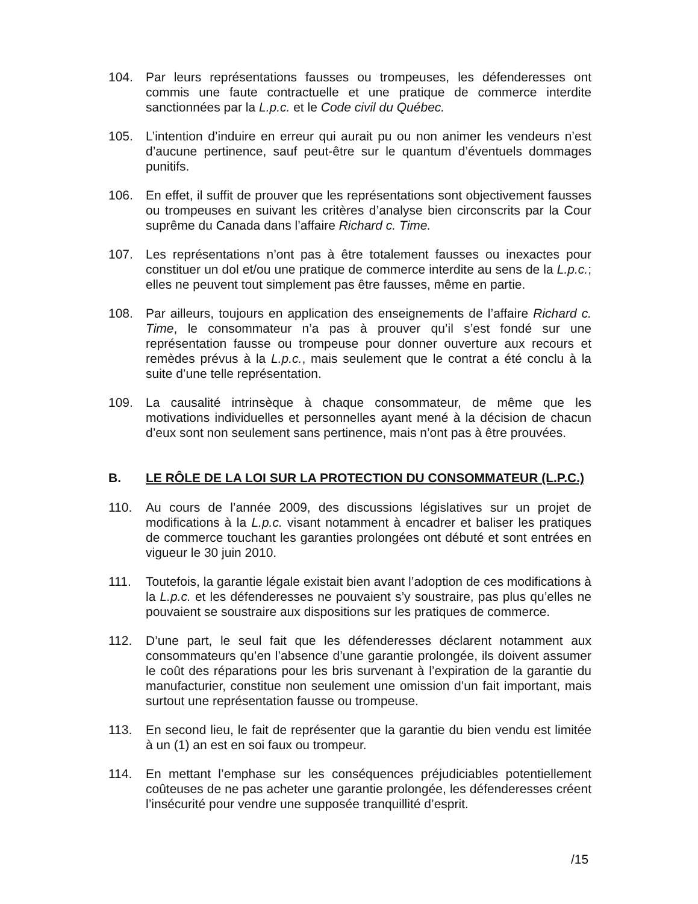104. Par leurs représentations fausses ou trompeuses, les défenderesses ont commis une faute contractuelle et une pratique de commerce interdite sanctionnées par la L.p.c. et le Code civil du Québec.
105. L’intention d’induire en erreur qui aurait pu ou non animer les vendeurs n’est d’aucune pertinence, sauf peut-être sur le quantum d’éventuels dommages punitifs.
106. En effet, il suffit de prouver que les représentations sont objectivement fausses ou trompeuses en suivant les critères d’analyse bien circonscrits par la Cour suprême du Canada dans l’affaire Richard c. Time.
107. Les représentations n’ont pas à être totalement fausses ou inexactes pour constituer un dol et/ou une pratique de commerce interdite au sens de la L.p.c.; elles ne peuvent tout simplement pas être fausses, même en partie.
108. Par ailleurs, toujours en application des enseignements de l’affaire Richard c. Time, le consommateur n’a pas à prouver qu’il s’est fondé sur une représentation fausse ou trompeuse pour donner ouverture aux recours et remèdes prévus à la L.p.c., mais seulement que le contrat a été conclu à la suite d’une telle représentation.
109. La causalité intrinsèque à chaque consommateur, de même que les motivations individuelles et personnelles ayant mené à la décision de chacun d’eux sont non seulement sans pertinence, mais n’ont pas à être prouvées.
B. LE RÔLE DE LA LOI SUR LA PROTECTION DU CONSOMMATEUR (L.P.C.)
110. Au cours de l’année 2009, des discussions législatives sur un projet de modifications à la L.p.c. visant notamment à encadrer et baliser les pratiques de commerce touchant les garanties prolongées ont débuté et sont entrées en vigueur le 30 juin 2010.
111. Toutefois, la garantie légale existait bien avant l’adoption de ces modifications à la L.p.c. et les défenderesses ne pouvaient s’y soustraire, pas plus qu’elles ne pouvaient se soustraire aux dispositions sur les pratiques de commerce.
112. D’une part, le seul fait que les défenderesses déclarent notamment aux consommateurs qu’en l’absence d’une garantie prolongée, ils doivent assumer le coût des réparations pour les bris survenant à l’expiration de la garantie du manufacturier, constitue non seulement une omission d’un fait important, mais surtout une représentation fausse ou trompeuse.
113. En second lieu, le fait de représenter que la garantie du bien vendu est limitée à un (1) an est en soi faux ou trompeur.
114. En mettant l’emphase sur les conséquences préjudiciables potentiellement coûteuses de ne pas acheter une garantie prolongée, les défenderesses créent l’insécurité pour vendre une supposée tranquillité d’esprit.
/15